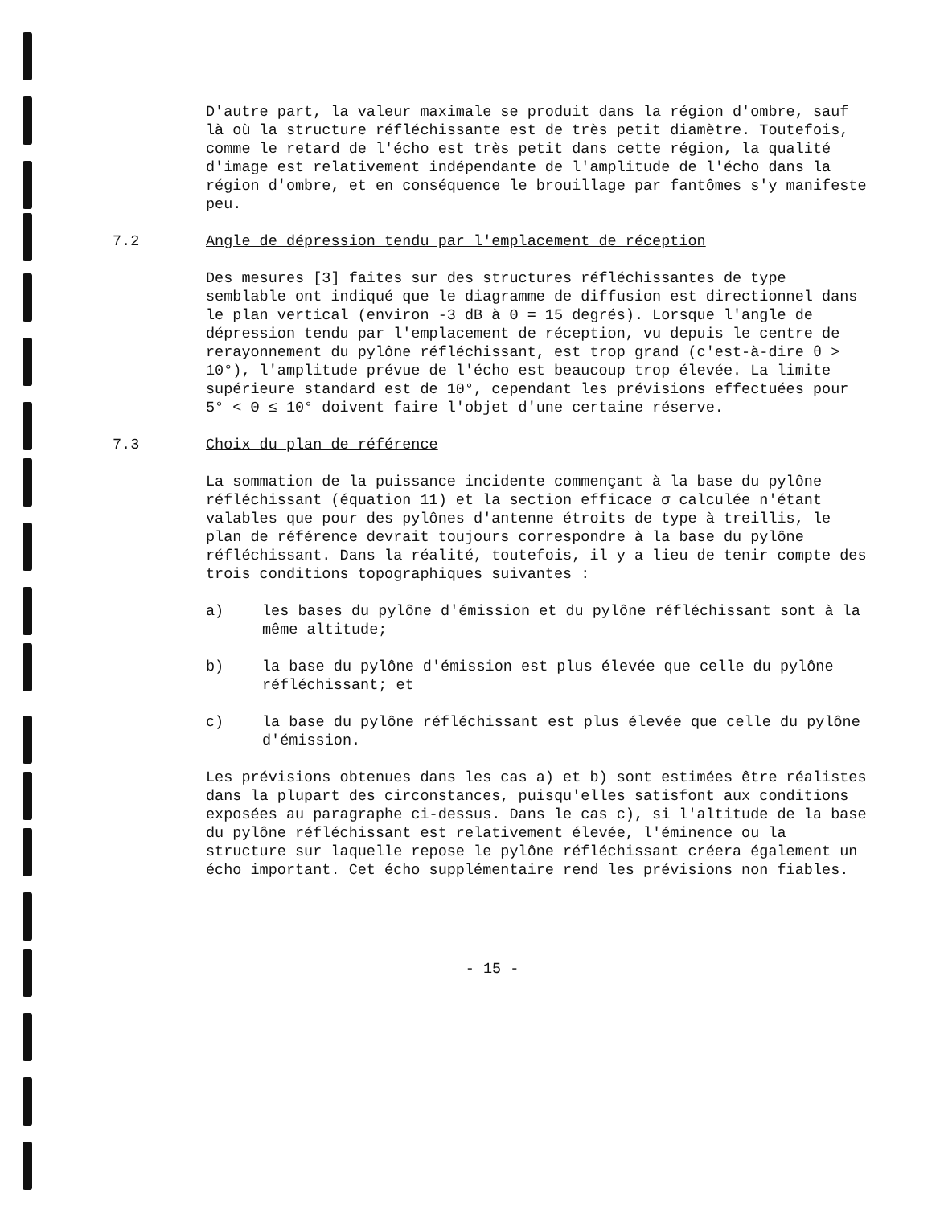D'autre part, la valeur maximale se produit dans la région d'ombre, sauf là où la structure réfléchissante est de très petit diamètre. Toutefois, comme le retard de l'écho est très petit dans cette région, la qualité d'image est relativement indépendante de l'amplitude de l'écho dans la région d'ombre, et en conséquence le brouillage par fantômes s'y manifeste peu.
7.2 Angle de dépression tendu par l'emplacement de réception
Des mesures [3] faites sur des structures réfléchissantes de type semblable ont indiqué que le diagramme de diffusion est directionnel dans le plan vertical (environ -3 dB à Θ = 15 degrés). Lorsque l'angle de dépression tendu par l'emplacement de réception, vu depuis le centre de rerayonnement du pylône réfléchissant, est trop grand (c'est-à-dire θ > 10°), l'amplitude prévue de l'écho est beaucoup trop élevée. La limite supérieure standard est de 10°, cependant les prévisions effectuées pour 5° < Θ ≤ 10° doivent faire l'objet d'une certaine réserve.
7.3 Choix du plan de référence
La sommation de la puissance incidente commençant à la base du pylône réfléchissant (équation 11) et la section efficace σ calculée n'étant valables que pour des pylônes d'antenne étroits de type à treillis, le plan de référence devrait toujours correspondre à la base du pylône réfléchissant. Dans la réalité, toutefois, il y a lieu de tenir compte des trois conditions topographiques suivantes :
a) les bases du pylône d'émission et du pylône réfléchissant sont à la même altitude;
b) la base du pylône d'émission est plus élevée que celle du pylône réfléchissant; et
c) la base du pylône réfléchissant est plus élevée que celle du pylône d'émission.
Les prévisions obtenues dans les cas a) et b) sont estimées être réalistes dans la plupart des circonstances, puisqu'elles satisfont aux conditions exposées au paragraphe ci-dessus. Dans le cas c), si l'altitude de la base du pylône réfléchissant est relativement élevée, l'éminence ou la structure sur laquelle repose le pylône réfléchissant créera également un écho important. Cet écho supplémentaire rend les prévisions non fiables.
- 15 -